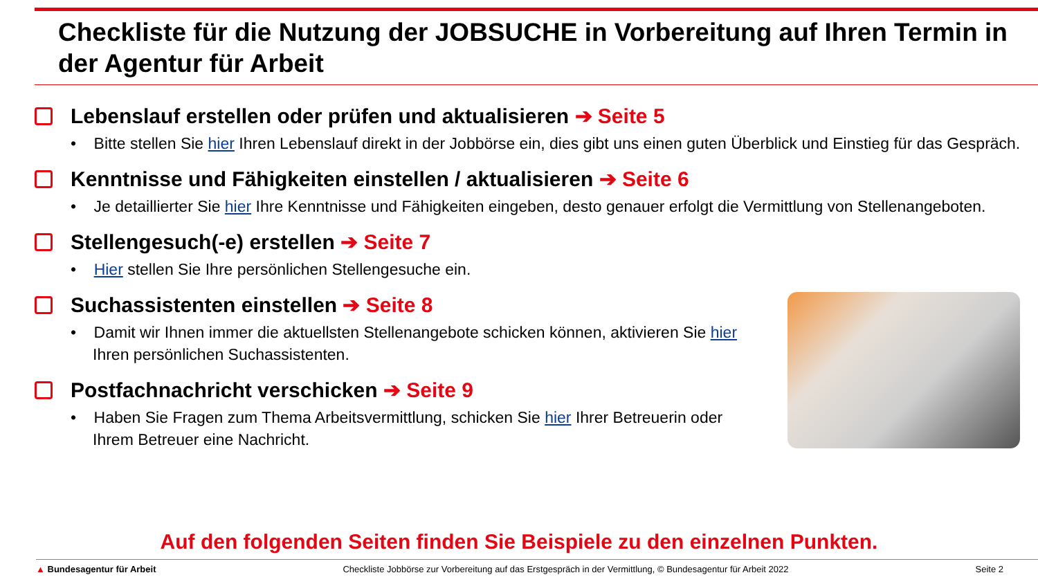Checkliste für die Nutzung der JOBSUCHE in Vorbereitung auf Ihren Termin in der Agentur für Arbeit
Lebenslauf erstellen oder prüfen und aktualisieren ➔ Seite 5
• Bitte stellen Sie hier Ihren Lebenslauf direkt in der Jobbörse ein, dies gibt uns einen guten Überblick und Einstieg für das Gespräch.
Kenntnisse und Fähigkeiten einstellen / aktualisieren ➔ Seite 6
• Je detaillierter Sie hier Ihre Kenntnisse und Fähigkeiten eingeben, desto genauer erfolgt die Vermittlung von Stellenangeboten.
Stellengesuch(-e) erstellen ➔ Seite 7
• Hier stellen Sie Ihre persönlichen Stellengesuche ein.
Suchassistenten einstellen ➔ Seite 8
• Damit wir Ihnen immer die aktuellsten Stellenangebote schicken können, aktivieren Sie hier Ihren persönlichen Suchassistenten.
Postfachnachricht verschicken ➔ Seite 9
• Haben Sie Fragen zum Thema Arbeitsvermittlung, schicken Sie hier Ihrer Betreuerin oder Ihrem Betreuer eine Nachricht.
Auf den folgenden Seiten finden Sie Beispiele zu den einzelnen Punkten.
▲ Bundesagentur für Arbeit Checkliste Jobbörse zur Vorbereitung auf das Erstgespräch in der Vermittlung, © Bundesagentur für Arbeit 2022 Seite 2